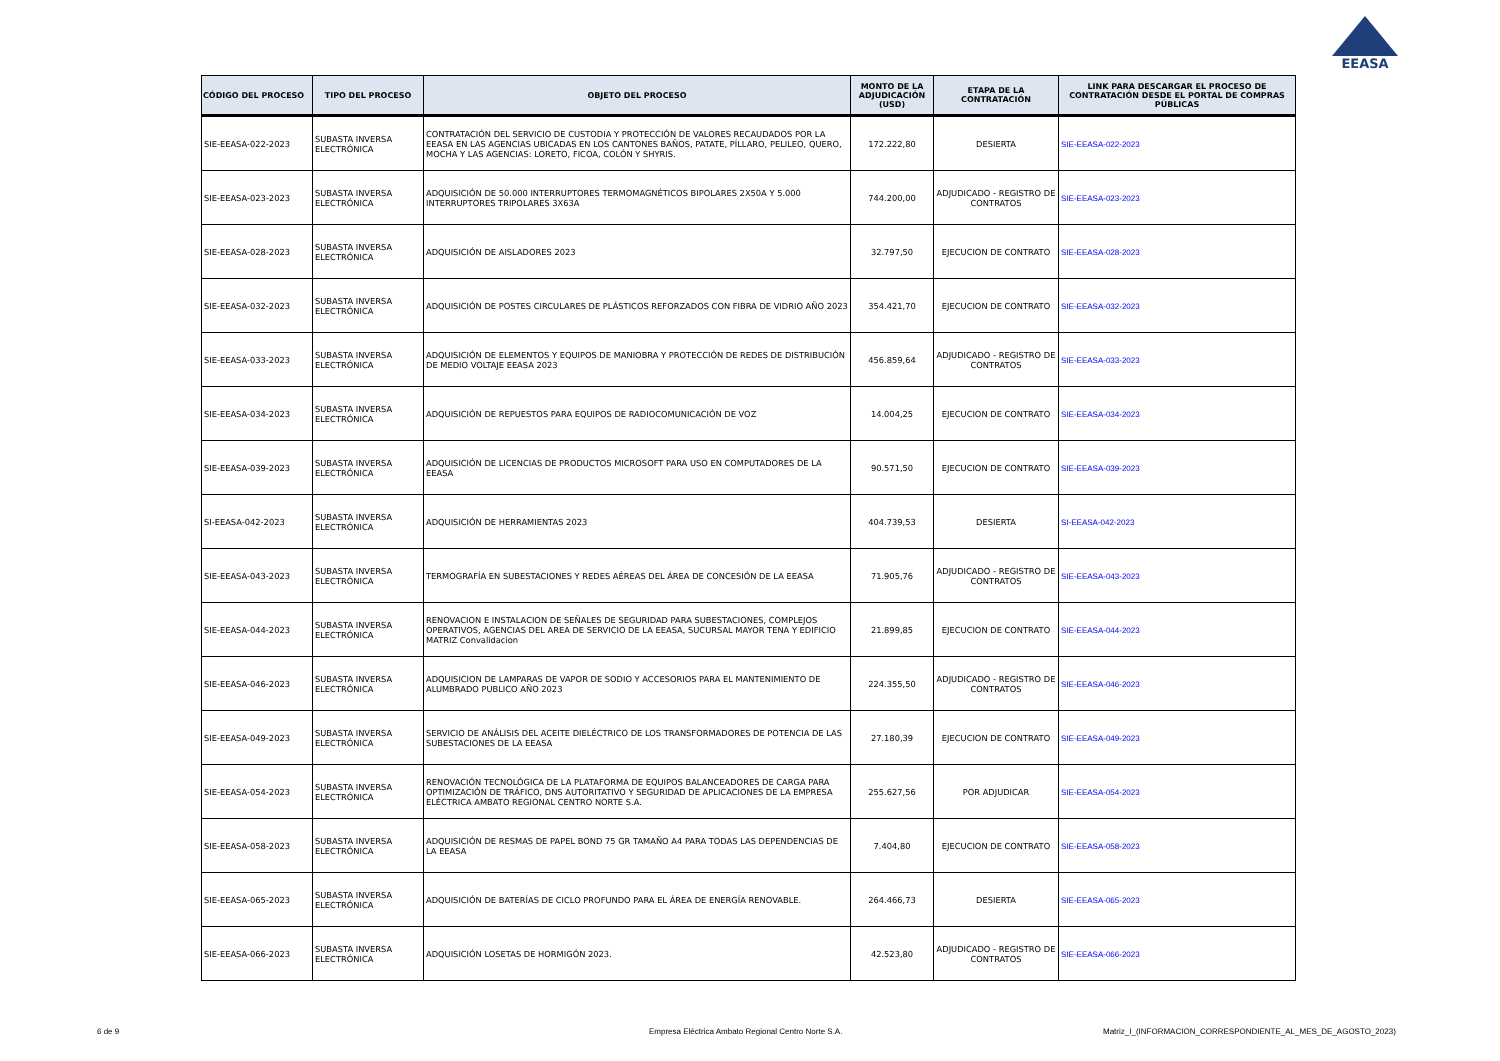EEASA
| CÓDIGO DEL PROCESO | TIPO DEL PROCESO | OBJETO DEL PROCESO | MONTO DE LA ADJUDICACIÓN (USD) | ETAPA DE LA CONTRATACIÓN | LINK PARA DESCARGAR EL PROCESO DE CONTRATACIÓN DESDE EL PORTAL DE COMPRAS PÚBLICAS |
| --- | --- | --- | --- | --- | --- |
| SIE-EEASA-022-2023 | SUBASTA INVERSA ELECTRÓNICA | CONTRATACIÓN DEL SERVICIO DE CUSTODIA Y PROTECCIÓN DE VALORES RECAUDADOS POR LA EEASA EN LAS AGENCIAS UBICADAS EN LOS CANTONES BAÑOS, PATATE, PÍLLARO, PELILEO, QUERO, MOCHA Y LAS AGENCIAS: LORETO, FICOA, COLÓN Y SHYRIS. | 172.222,80 | DESIERTA | SIE-EEASA-022-2023 |
| SIE-EEASA-023-2023 | SUBASTA INVERSA ELECTRÓNICA | ADQUISICIÓN DE 50.000 INTERRUPTORES TERMOMAGNÉTICOS BIPOLARES 2X50A Y 5.000 INTERRUPTORES TRIPOLARES 3X63A | 744.200,00 | ADJUDICADO - REGISTRO DE CONTRATOS | SIE-EEASA-023-2023 |
| SIE-EEASA-028-2023 | SUBASTA INVERSA ELECTRÓNICA | ADQUISICIÓN DE AISLADORES 2023 | 32.797,50 | EJECUCION DE CONTRATO | SIE-EEASA-028-2023 |
| SIE-EEASA-032-2023 | SUBASTA INVERSA ELECTRÓNICA | ADQUISICIÓN DE POSTES CIRCULARES DE PLÁSTICOS REFORZADOS CON FIBRA DE VIDRIO AÑO 2023 | 354.421,70 | EJECUCION DE CONTRATO | SIE-EEASA-032-2023 |
| SIE-EEASA-033-2023 | SUBASTA INVERSA ELECTRÓNICA | ADQUISICIÓN DE ELEMENTOS Y EQUIPOS DE MANIOBRA Y PROTECCIÓN DE REDES DE DISTRIBUCIÓN DE MEDIO VOLTAJE EEASA 2023 | 456.859,64 | ADJUDICADO - REGISTRO DE CONTRATOS | SIE-EEASA-033-2023 |
| SIE-EEASA-034-2023 | SUBASTA INVERSA ELECTRÓNICA | ADQUISICIÓN DE REPUESTOS PARA EQUIPOS DE RADIOCOMUNICACIÓN DE VOZ | 14.004,25 | EJECUCION DE CONTRATO | SIE-EEASA-034-2023 |
| SIE-EEASA-039-2023 | SUBASTA INVERSA ELECTRÓNICA | ADQUISICIÓN DE LICENCIAS DE PRODUCTOS MICROSOFT PARA USO EN COMPUTADORES DE LA EEASA | 90.571,50 | EJECUCION DE CONTRATO | SIE-EEASA-039-2023 |
| SI-EEASA-042-2023 | SUBASTA INVERSA ELECTRÓNICA | ADQUISICIÓN DE HERRAMIENTAS 2023 | 404.739,53 | DESIERTA | SI-EEASA-042-2023 |
| SIE-EEASA-043-2023 | SUBASTA INVERSA ELECTRÓNICA | TERMOGRAFÍA EN SUBESTACIONES Y REDES AÉREAS DEL ÁREA DE CONCESIÓN DE LA EEASA | 71.905,76 | ADJUDICADO - REGISTRO DE CONTRATOS | SIE-EEASA-043-2023 |
| SIE-EEASA-044-2023 | SUBASTA INVERSA ELECTRÓNICA | RENOVACION E INSTALACION DE SEÑALES DE SEGURIDAD PARA SUBESTACIONES, COMPLEJOS OPERATIVOS, AGENCIAS DEL AREA DE SERVICIO DE LA EEASA, SUCURSAL MAYOR TENA Y EDIFICIO MATRIZ Convalidacion | 21.899,85 | EJECUCION DE CONTRATO | SIE-EEASA-044-2023 |
| SIE-EEASA-046-2023 | SUBASTA INVERSA ELECTRÓNICA | ADQUISICION DE LAMPARAS DE VAPOR DE SODIO Y ACCESORIOS PARA EL MANTENIMIENTO DE ALUMBRADO PUBLICO AÑO 2023 | 224.355,50 | ADJUDICADO - REGISTRO DE CONTRATOS | SIE-EEASA-046-2023 |
| SIE-EEASA-049-2023 | SUBASTA INVERSA ELECTRÓNICA | SERVICIO DE ANÁLISIS DEL ACEITE DIELÉCTRICO DE LOS TRANSFORMADORES DE POTENCIA DE LAS SUBESTACIONES DE LA EEASA | 27.180,39 | EJECUCION DE CONTRATO | SIE-EEASA-049-2023 |
| SIE-EEASA-054-2023 | SUBASTA INVERSA ELECTRÓNICA | RENOVACIÓN TECNOLÓGICA DE LA PLATAFORMA DE EQUIPOS BALANCEADORES DE CARGA PARA OPTIMIZACIÓN DE TRÁFICO, DNS AUTORITATIVO Y SEGURIDAD DE APLICACIONES DE LA EMPRESA ELÉCTRICA AMBATO REGIONAL CENTRO NORTE S.A. | 255.627,56 | POR ADJUDICAR | SIE-EEASA-054-2023 |
| SIE-EEASA-058-2023 | SUBASTA INVERSA ELECTRÓNICA | ADQUISICIÓN DE RESMAS DE PAPEL BOND 75 GR TAMAÑO A4 PARA TODAS LAS DEPENDENCIAS DE LA EEASA | 7.404,80 | EJECUCION DE CONTRATO | SIE-EEASA-058-2023 |
| SIE-EEASA-065-2023 | SUBASTA INVERSA ELECTRÓNICA | ADQUISICIÓN DE BATERÍAS DE CICLO PROFUNDO PARA EL ÁREA DE ENERGÍA RENOVABLE. | 264.466,73 | DESIERTA | SIE-EEASA-065-2023 |
| SIE-EEASA-066-2023 | SUBASTA INVERSA ELECTRÓNICA | ADQUISICIÓN LOSETAS DE HORMIGÓN 2023. | 42.523,80 | ADJUDICADO - REGISTRO DE CONTRATOS | SIE-EEASA-066-2023 |
6 de 9
Empresa Eléctrica Ambato Regional Centro Norte S.A.
Matriz_I_(INFORMACION_CORRESPONDIENTE_AL_MES_DE_AGOSTO_2023)